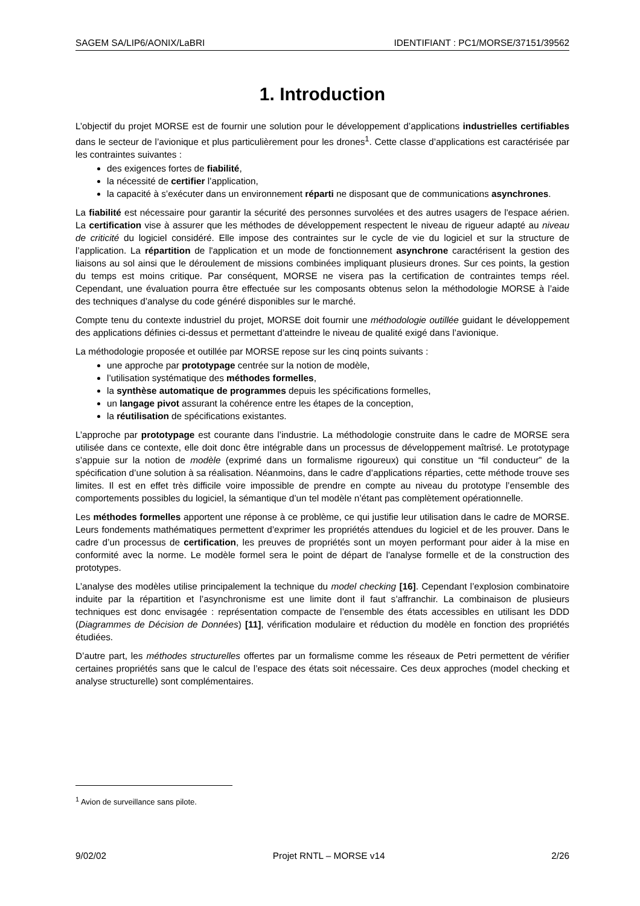SAGEM SA/LIP6/AONIX/LaBRI IDENTIFIANT : PC1/MORSE/37151/39562
1. Introduction
L’objectif du projet MORSE est de fournir une solution pour le développement d’applications industrielles certifiables dans le secteur de l’avionique et plus particulièrement pour les drones<sup>1</sup>. Cette classe d’applications est caractérisée par les contraintes suivantes :
des exigences fortes de fiabilité,
la nécessité de certifier l’application,
la capacité à s’exécuter dans un environnement réparti ne disposant que de communications asynchrones.
La fiabilité est nécessaire pour garantir la sécurité des personnes survolées et des autres usagers de l'espace aérien. La certification vise à assurer que les méthodes de développement respectent le niveau de rigueur adapté au niveau de criticité du logiciel considéré. Elle impose des contraintes sur le cycle de vie du logiciel et sur la structure de l’application. La répartition de l'application et un mode de fonctionnement asynchrone caractérisent la gestion des liaisons au sol ainsi que le déroulement de missions combinées impliquant plusieurs drones. Sur ces points, la gestion du temps est moins critique. Par conséquent, MORSE ne visera pas la certification de contraintes temps réel. Cependant, une évaluation pourra être effectuée sur les composants obtenus selon la méthodologie MORSE à l’aide des techniques d’analyse du code généré disponibles sur le marché.
Compte tenu du contexte industriel du projet, MORSE doit fournir une méthodologie outillée guidant le développement des applications définies ci-dessus et permettant d’atteindre le niveau de qualité exigé dans l’avionique.
La méthodologie proposée et outillée par MORSE repose sur les cinq points suivants :
une approche par prototypage centrée sur la notion de modèle,
l’utilisation systématique des méthodes formelles,
la synthèse automatique de programmes depuis les spécifications formelles,
un langage pivot assurant la cohérence entre les étapes de la conception,
la réutilisation de spécifications existantes.
L’approche par prototypage est courante dans l’industrie. La méthodologie construite dans le cadre de MORSE sera utilisée dans ce contexte, elle doit donc être intégrable dans un processus de développement maîtrisé. Le prototypage s’appuie sur la notion de modèle (exprimé dans un formalisme rigoureux) qui constitue un “fil conducteur” de la spécification d’une solution à sa réalisation. Néanmoins, dans le cadre d’applications réparties, cette méthode trouve ses limites. Il est en effet très difficile voire impossible de prendre en compte au niveau du prototype l’ensemble des comportements possibles du logiciel, la sémantique d’un tel modèle n’étant pas complètement opérationnelle.
Les méthodes formelles apportent une réponse à ce problème, ce qui justifie leur utilisation dans le cadre de MORSE. Leurs fondements mathématiques permettent d’exprimer les propriétés attendues du logiciel et de les prouver. Dans le cadre d’un processus de certification, les preuves de propriétés sont un moyen performant pour aider à la mise en conformité avec la norme. Le modèle formel sera le point de départ de l'analyse formelle et de la construction des prototypes.
L’analyse des modèles utilise principalement la technique du model checking [16]. Cependant l’explosion combinatoire induite par la répartition et l’asynchronisme est une limite dont il faut s’affranchir. La combinaison de plusieurs techniques est donc envisagée : représentation compacte de l’ensemble des états accessibles en utilisant les DDD (Diagrammes de Décision de Données) [11], vérification modulaire et réduction du modèle en fonction des propriétés étudiées.
D’autre part, les méthodes structurelles offertes par un formalisme comme les réseaux de Petri permettent de vérifier certaines propriétés sans que le calcul de l’espace des états soit nécessaire. Ces deux approches (model checking et analyse structurelle) sont complémentaires.
<sup>1</sup> Avion de surveillance sans pilote.
9/02/02 Projet RNTL – MORSE v14 2/26